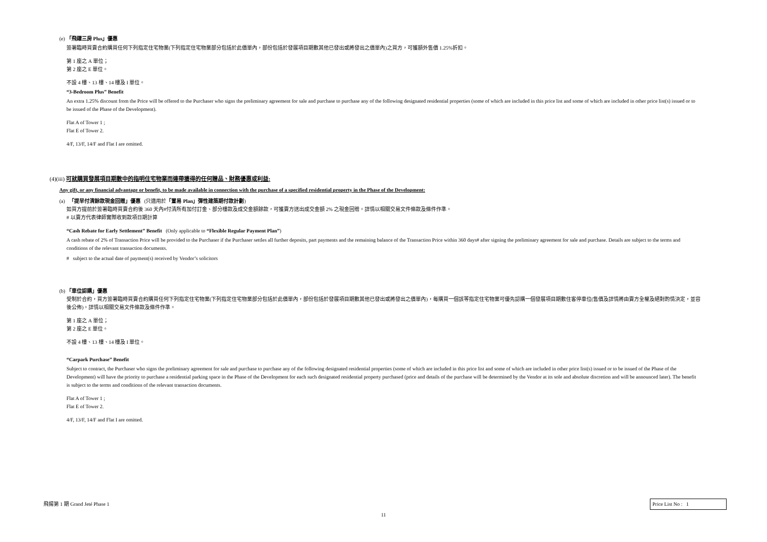(e) 「飛躍三房 Plus」優惠
簽署臨時買賣合約購買任何下列指定住宅物業(下列指定住宅物業部分包括於此價單內，部份包括於發展項目期數其他已發出或將發出之價單內)之買方，可獲額外售價 1.25%折扣。
第 1 座之 A 單位；
第 2 座之 E 單位。
不設 4 樓、13 樓、14 樓及 I 單位。
“3-Bedroom Plus” Benefit
An extra 1.25% discount from the Price will be offered to the Purchaser who signs the preliminary agreement for sale and purchase to purchase any of the following designated residential properties (some of which are included in this price list and some of which are included in other price list(s) issued or to be issued of the Phase of the Development).
Flat A of Tower 1 ;
Flat E of Tower 2.
4/F, 13/F, 14/F and Flat I are omitted.
(4)(iii) 可就購買發展項目期數中的指明住宅物業而連帶獲得的任何贈品、財務優惠或利益:
Any gift, or any financial advantage or benefit, to be made available in connection with the purchase of a specified residential property in the Phase of the Development:
(a) 「提早付清餘款現金回贈」優惠 (只適用於「置易 Plan」彈性建築期付款計劃)
如買方提前於簽署臨時買賣合約後 360 天內#付清所有加付訂金、部分樓款及成交金額餘款，可獲賣方送出成交金額 2% 之現金回贈。詳情以相關交易文件條款及條件作準。
# 以賣方代表律師實際收到款項日期計算
“Cash Rebate for Early Settlement” Benefit (Only applicable to “Flexible Regular Payment Plan”)
A cash rebate of 2% of Transaction Price will be provided to the Purchaser if the Purchaser settles all further deposits, part payments and the remaining balance of the Transaction Price within 360 days# after signing the preliminary agreement for sale and purchase. Details are subject to the terms and conditions of the relevant transaction documents.
# subject to the actual date of payment(s) received by Vendor’s solicitors
(b) 「車位認購」優惠
受制於合約，買方簽署臨時買賣合約購買任何下列指定住宅物業(下列指定住宅物業部分包括於此價單內，部份包括於發展項目期數其他已發出或將發出之價單內)，每購買一個該等指定住宅物業可優先認購一個發展項目期數住客停車位(售價及詳情將由賣方全權及絕對酌情決定，並容後公佈)。詳情以相關交易文件條款及條件作準。
第 1 座之 A 單位；
第 2 座之 E 單位。
不設 4 樓、13 樓、14 樓及 I 單位。
“Carpark Purchase” Benefit
Subject to contract, the Purchaser who signs the preliminary agreement for sale and purchase to purchase any of the following designated residential properties (some of which are included in this price list and some of which are included in other price list(s) issued or to be issued of the Phase of the Development) will have the priority to purchase a residential parking space in the Phase of the Development for each such designated residential property purchased (price and details of the purchase will be determined by the Vendor at its sole and absolute discretion and will be announced later). The benefit is subject to the terms and conditions of the relevant transaction documents.
Flat A of Tower 1 ;
Flat E of Tower 2.
4/F, 13/F, 14/F and Flat I are omitted.
飛揚第 1 期 Grand Jeté Phase 1 Price List No : 1
11